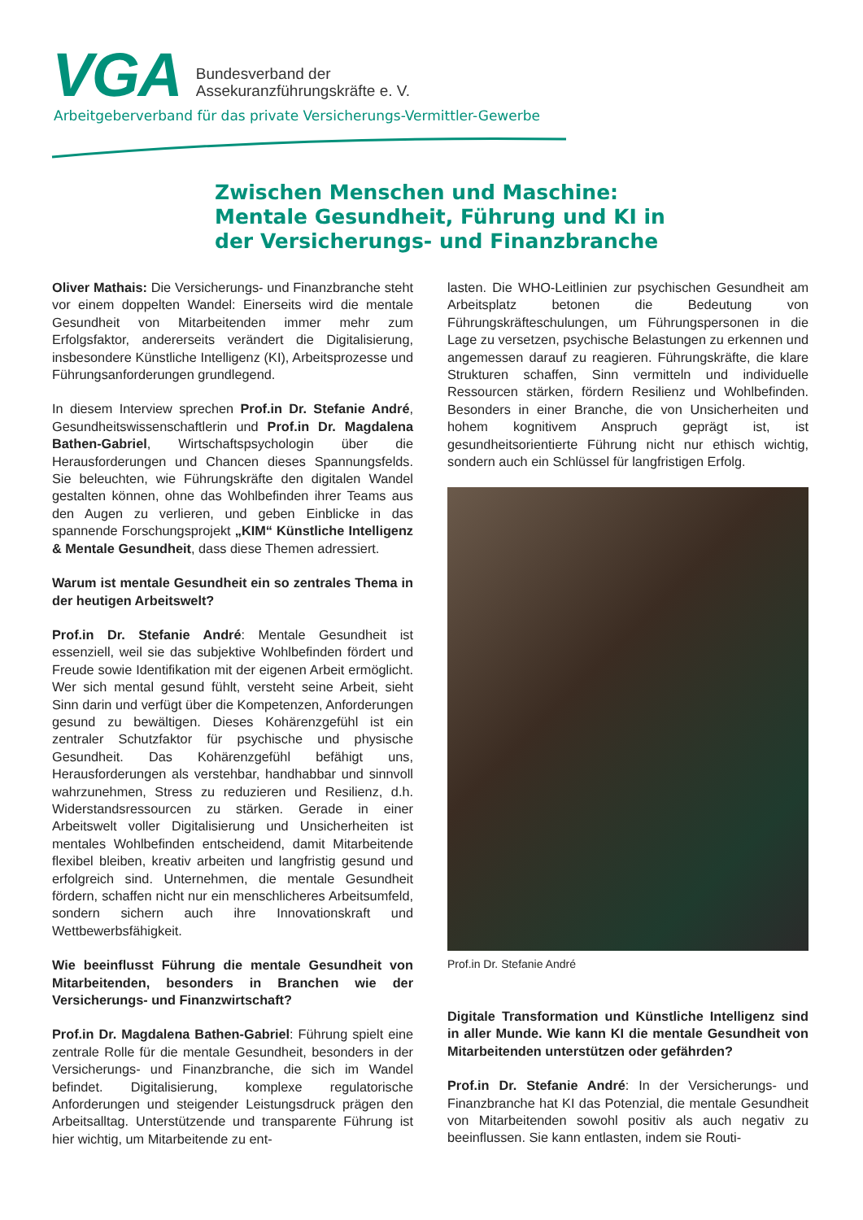VGA
Bundesverband der
Assekuranzführungskräfte e. V.
Arbeitgeberverband für das private Versicherungs-Vermittler-Gewerbe
Zwischen Menschen und Maschine:
Mentale Gesundheit, Führung und KI in
der Versicherungs- und Finanzbranche
Oliver Mathais: Die Versicherungs- und Finanzbranche steht vor einem doppelten Wandel: Einerseits wird die mentale Gesundheit von Mitarbeitenden immer mehr zum Erfolgsfaktor, andererseits verändert die Digitalisierung, insbesondere Künstliche Intelligenz (KI), Arbeitsprozesse und Führungsanforderungen grundlegend.
In diesem Interview sprechen Prof.in Dr. Stefanie André, Gesundheitswissenschaftlerin und Prof.in Dr. Magdalena Bathen-Gabriel, Wirtschaftspsychologin über die Herausforderungen und Chancen dieses Spannungsfelds. Sie beleuchten, wie Führungskräfte den digitalen Wandel gestalten können, ohne das Wohlbefinden ihrer Teams aus den Augen zu verlieren, und geben Einblicke in das spannende Forschungsprojekt „KIM“ Künstliche Intelligenz & Mentale Gesundheit, dass diese Themen adressiert.
Warum ist mentale Gesundheit ein so zentrales Thema in der heutigen Arbeitswelt?
Prof.in Dr. Stefanie André: Mentale Gesundheit ist essenziell, weil sie das subjektive Wohlbefinden fördert und Freude sowie Identifikation mit der eigenen Arbeit ermöglicht. Wer sich mental gesund fühlt, versteht seine Arbeit, sieht Sinn darin und verfügt über die Kompetenzen, Anforderungen gesund zu bewältigen. Dieses Kohärenzgefühl ist ein zentraler Schutzfaktor für psychische und physische Gesundheit. Das Kohärenzgefühl befähigt uns, Herausforderungen als verstehbar, handhabbar und sinnvoll wahrzunehmen, Stress zu reduzieren und Resilienz, d.h. Widerstandsressourcen zu stärken. Gerade in einer Arbeitswelt voller Digitalisierung und Unsicherheiten ist mentales Wohlbefinden entscheidend, damit Mitarbeitende flexibel bleiben, kreativ arbeiten und langfristig gesund und erfolgreich sind. Unternehmen, die mentale Gesundheit fördern, schaffen nicht nur ein menschlicheres Arbeitsumfeld, sondern sichern auch ihre Innovationskraft und Wettbewerbsfähigkeit.
Wie beeinflusst Führung die mentale Gesundheit von Mitarbeitenden, besonders in Branchen wie der Versicherungs- und Finanzwirtschaft?
Prof.in Dr. Magdalena Bathen-Gabriel: Führung spielt eine zentrale Rolle für die mentale Gesundheit, besonders in der Versicherungs- und Finanzbranche, die sich im Wandel befindet. Digitalisierung, komplexe regulatorische Anforderungen und steigender Leistungsdruck prägen den Arbeitsalltag. Unterstützende und transparente Führung ist hier wichtig, um Mitarbeitende zu ent-
lasten. Die WHO-Leitlinien zur psychischen Gesundheit am Arbeitsplatz betonen die Bedeutung von Führungskräfteschulungen, um Führungspersonen in die Lage zu versetzen, psychische Belastungen zu erkennen und angemessen darauf zu reagieren. Führungskräfte, die klare Strukturen schaffen, Sinn vermitteln und individuelle Ressourcen stärken, fördern Resilienz und Wohlbefinden. Besonders in einer Branche, die von Unsicherheiten und hohem kognitivem Anspruch geprägt ist, ist gesundheitsorientierte Führung nicht nur ethisch wichtig, sondern auch ein Schlüssel für langfristigen Erfolg.
Prof.in Dr. Stefanie André
Digitale Transformation und Künstliche Intelligenz sind in aller Munde. Wie kann KI die mentale Gesundheit von Mitarbeitenden unterstützen oder gefährden?
Prof.in Dr. Stefanie André: In der Versicherungs- und Finanzbranche hat KI das Potenzial, die mentale Gesundheit von Mitarbeitenden sowohl positiv als auch negativ zu beeinflussen. Sie kann entlasten, indem sie Routi-